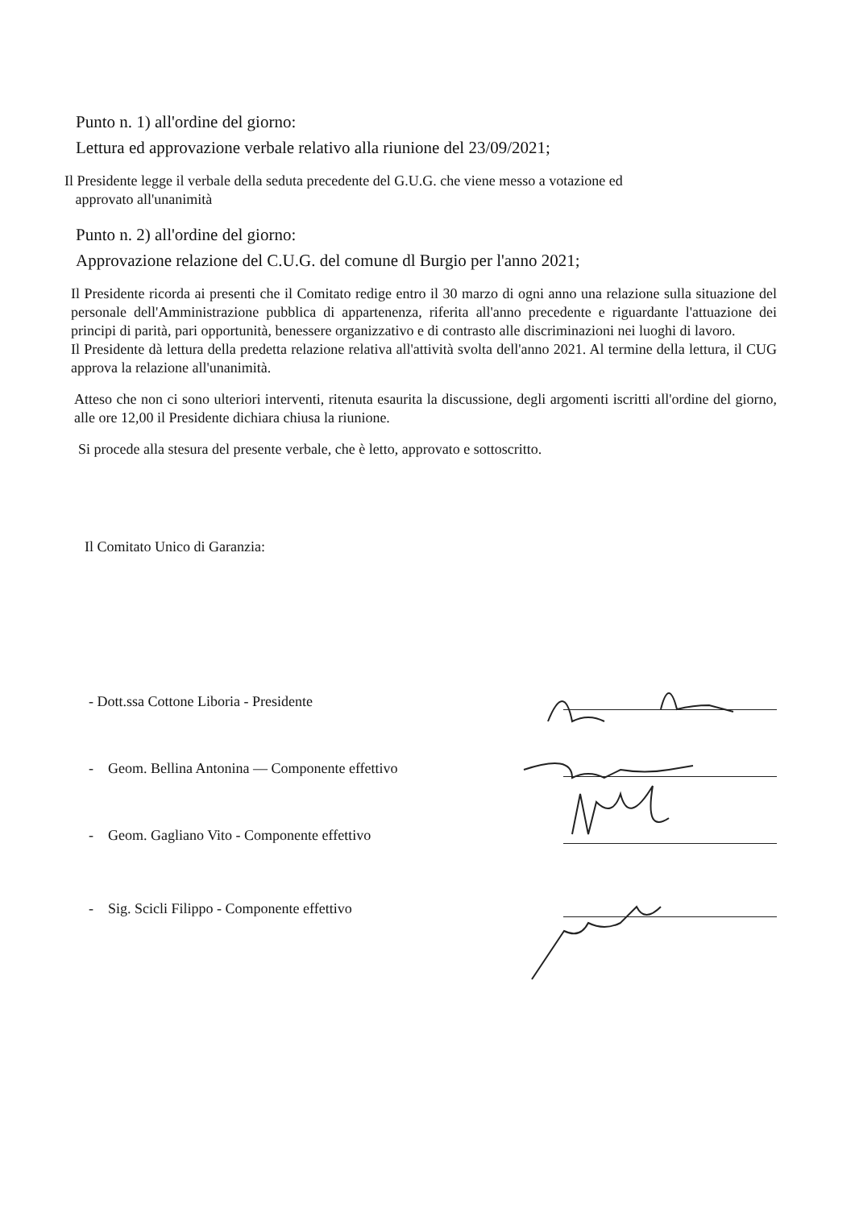Punto n. 1) all'ordine del giorno:
Lettura ed approvazione verbale relativo alla riunione del 23/09/2021;
Il Presidente legge il verbale della seduta precedente del G.U.G. che viene messo a votazione ed
approvato all'unanimità
Punto n. 2) all'ordine del giorno:
Approvazione relazione del C.U.G. del comune dl Burgio per l'anno 2021;
Il Presidente ricorda ai presenti che il Comitato redige entro il 30 marzo di ogni anno una relazione sulla situazione del personale dell'Amministrazione pubblica di appartenenza, riferita all'anno precedente e riguardante l'attuazione dei principi di parità, pari opportunità, benessere organizzativo e di contrasto alle discriminazioni nei luoghi di lavoro.
Il Presidente dà lettura della predetta relazione relativa all'attività svolta dell'anno 2021. Al termine della lettura, il CUG approva la relazione all'unanimità.
Atteso che non ci sono ulteriori interventi, ritenuta esaurita la discussione, degli argomenti iscritti all'ordine del giorno, alle ore 12,00 il Presidente dichiara chiusa la riunione.
Si procede alla stesura del presente verbale, che è letto, approvato e sottoscritto.
Il Comitato Unico di Garanzia:
- Dott.ssa Cottone Liboria - Presidente
- Geom. Bellina Antonina — Componente effettivo
- Geom. Gagliano Vito - Componente effettivo
- Sig. Scicli Filippo - Componente effettivo